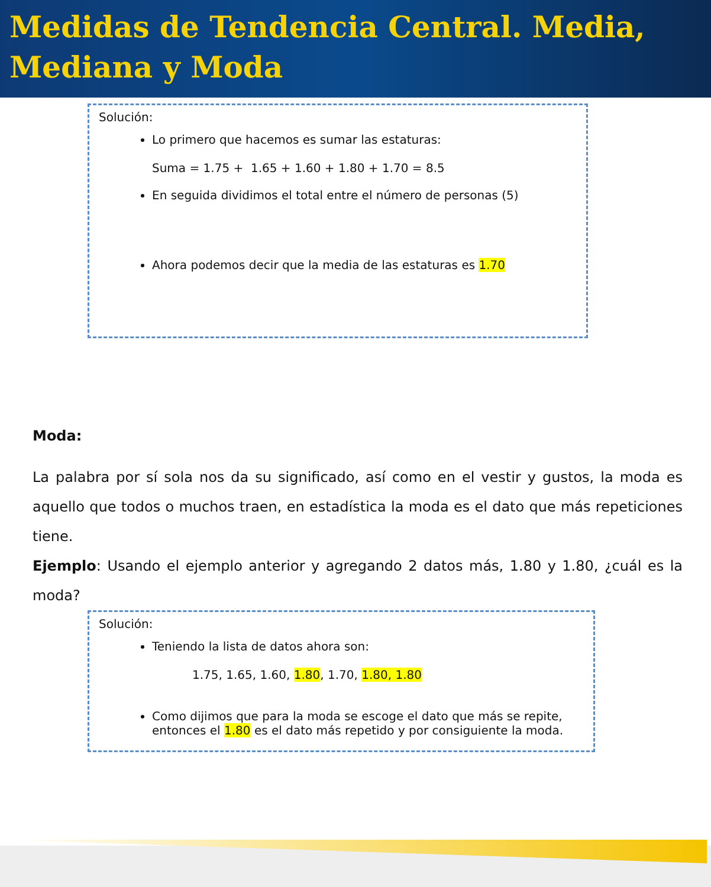Medidas de Tendencia Central. Media, Mediana y Moda
Solución:
Lo primero que hacemos es sumar las estaturas:
Suma = 1.75 + 1.65 + 1.60 + 1.80 + 1.70 = 8.5
En seguida dividimos el total entre el número de personas (5)
Ahora podemos decir que la media de las estaturas es 1.70
Moda:
La palabra por sí sola nos da su significado, así como en el vestir y gustos, la moda es aquello que todos o muchos traen, en estadística la moda es el dato que más repeticiones tiene.
Ejemplo: Usando el ejemplo anterior y agregando 2 datos más, 1.80 y 1.80, ¿cuál es la moda?
Solución:
Teniendo la lista de datos ahora son:
1.75, 1.65, 1.60, 1.80, 1.70, 1.80, 1.80
Como dijimos que para la moda se escoge el dato que más se repite, entonces el 1.80 es el dato más repetido y por consiguiente la moda.